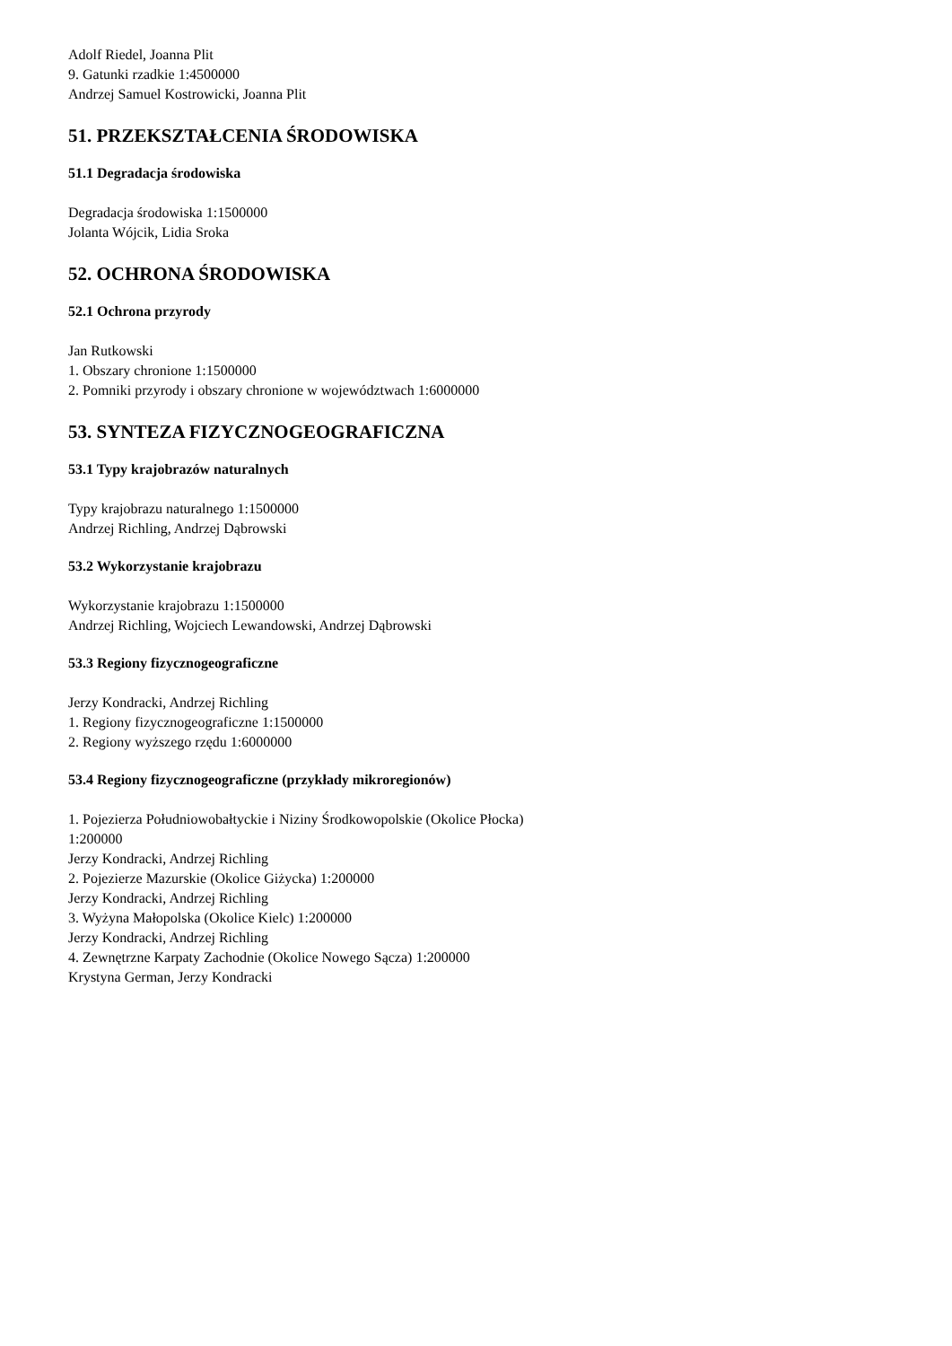Adolf Riedel, Joanna Plit
9. Gatunki rzadkie 1:4500000
Andrzej Samuel Kostrowicki, Joanna Plit
51. PRZEKSZTAŁCENIA ŚRODOWISKA
51.1 Degradacja środowiska
Degradacja środowiska 1:1500000
Jolanta Wójcik, Lidia Sroka
52. OCHRONA ŚRODOWISKA
52.1 Ochrona przyrody
Jan Rutkowski
1. Obszary chronione 1:1500000
2. Pomniki przyrody i obszary chronione w województwach 1:6000000
53. SYNTEZA FIZYCZNOGEOGRAFICZNA
53.1 Typy krajobrazów naturalnych
Typy krajobrazu naturalnego 1:1500000
Andrzej Richling, Andrzej Dąbrowski
53.2 Wykorzystanie krajobrazu
Wykorzystanie krajobrazu 1:1500000
Andrzej Richling, Wojciech Lewandowski, Andrzej Dąbrowski
53.3 Regiony fizycznogeograficzne
Jerzy Kondracki, Andrzej Richling
1. Regiony fizycznogeograficzne 1:1500000
2. Regiony wyższego rzędu 1:6000000
53.4 Regiony fizycznogeograficzne (przykłady mikroregionów)
1. Pojezierza Południowobałtyckie i Niziny Środkowopolskie (Okolice Płocka) 1:200000
Jerzy Kondracki, Andrzej Richling
2. Pojezierze Mazurskie (Okolice Giżycka) 1:200000
Jerzy Kondracki, Andrzej Richling
3. Wyżyna Małopolska (Okolice Kielc) 1:200000
Jerzy Kondracki, Andrzej Richling
4. Zewnętrzne Karpaty Zachodnie (Okolice Nowego Sącza) 1:200000
Krystyna German, Jerzy Kondracki